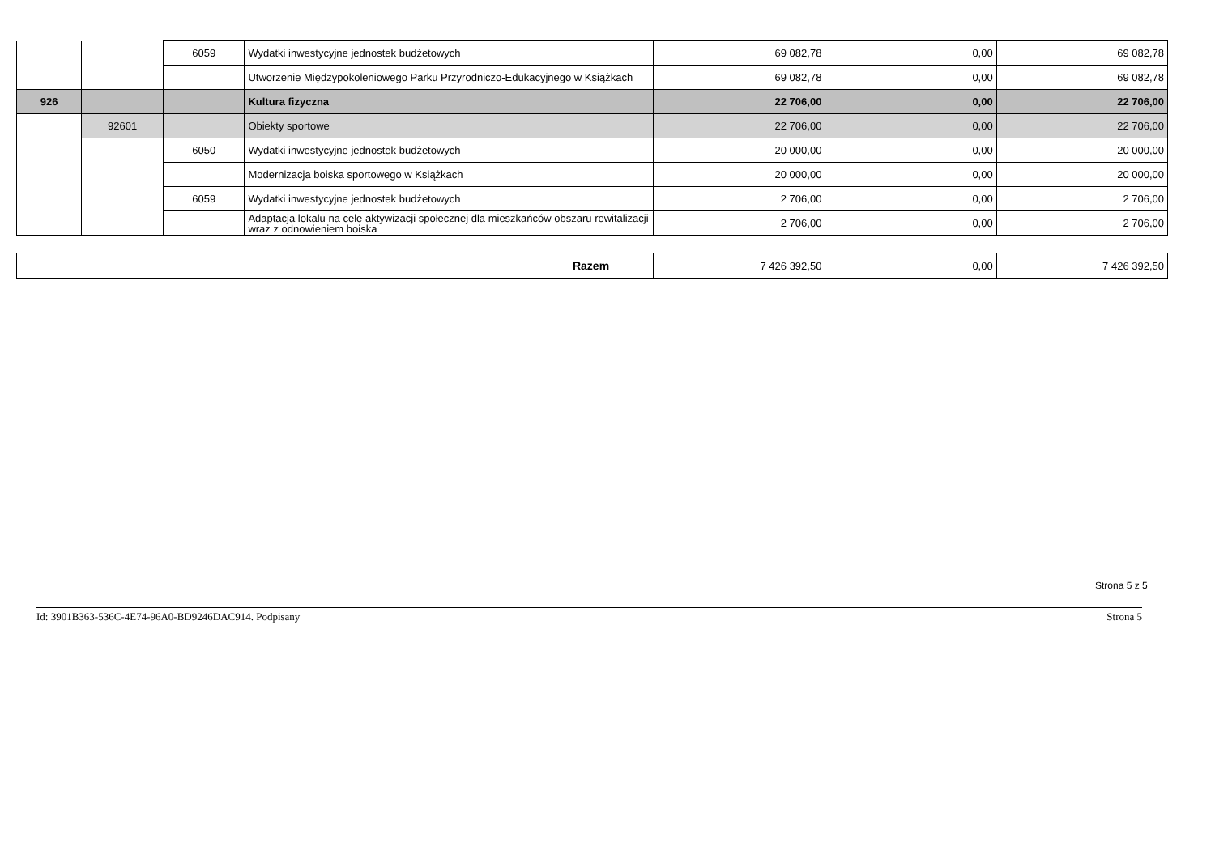| | | 6059 | Wydatki inwestycyjne jednostek budżetowych | 69 082,78 | 0,00 | 69 082,78 |
| | | | Utworzenie Międzypokoleniowego Parku Przyrodniczo-Edukacyjnego w Książkach | 69 082,78 | 0,00 | 69 082,78 |
| 926 | | | Kultura fizyczna | 22 706,00 | 0,00 | 22 706,00 |
| | 92601 | | Obiekty sportowe | 22 706,00 | 0,00 | 22 706,00 |
| | | 6050 | Wydatki inwestycyjne jednostek budżetowych | 20 000,00 | 0,00 | 20 000,00 |
| | | | Modernizacja boiska sportowego w Książkach | 20 000,00 | 0,00 | 20 000,00 |
| | | 6059 | Wydatki inwestycyjne jednostek budżetowych | 2 706,00 | 0,00 | 2 706,00 |
| | | | Adaptacja lokalu na cele aktywizacji społecznej dla mieszkańców obszaru rewitalizacji wraz z odnowieniem boiska | 2 706,00 | 0,00 | 2 706,00 |
| Razem | 7 426 392,50 | 0,00 | 7 426 392,50 |
Strona 5 z 5
Id: 3901B363-536C-4E74-96A0-BD9246DAC914. Podpisany Strona 5